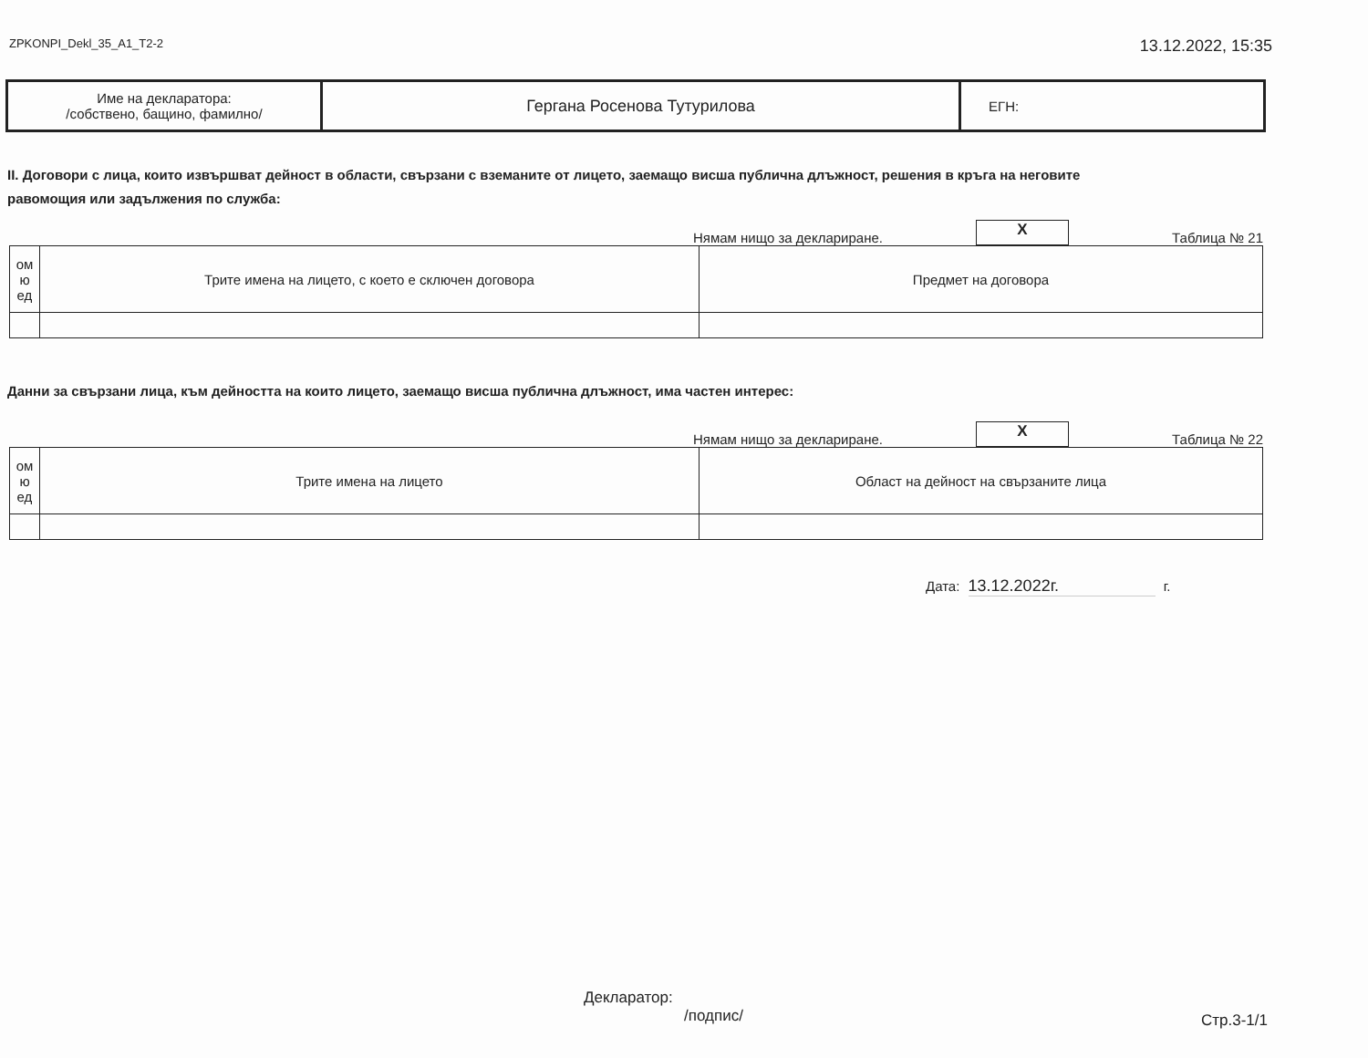ZPKONPI_Dekl_35_A1_T2-2 13.12.2022, 15:35
| Име на декларатора: /собствено, бащино, фамилно/ | Гергана Росенова Тутурилова | ЕГН: |
II. Договори с лица, които извършват дейност в области, свързани с вземаните от лицето, заемащо висша публична длъжност, решения в кръга на неговите
равомощия или задължения по служба:
Нямам нищо за деклариране. X Таблица № 21
| ом ю ед | Трите имена на лицето, с което е сключен договора | Предмет на договора |
| --- | --- | --- |
Данни за свързани лица, към дейността на които лицето, заемащо висша публична длъжност, има частен интерес:
Нямам нищо за деклариране. X Таблица № 22
| ом ю ед | Трите имена на лицето | Област на дейност на свързаните лица |
| --- | --- | --- |
Дата: 13.12.2022г. г.
Декларатор:
/подпис/ Стр.3-1/1